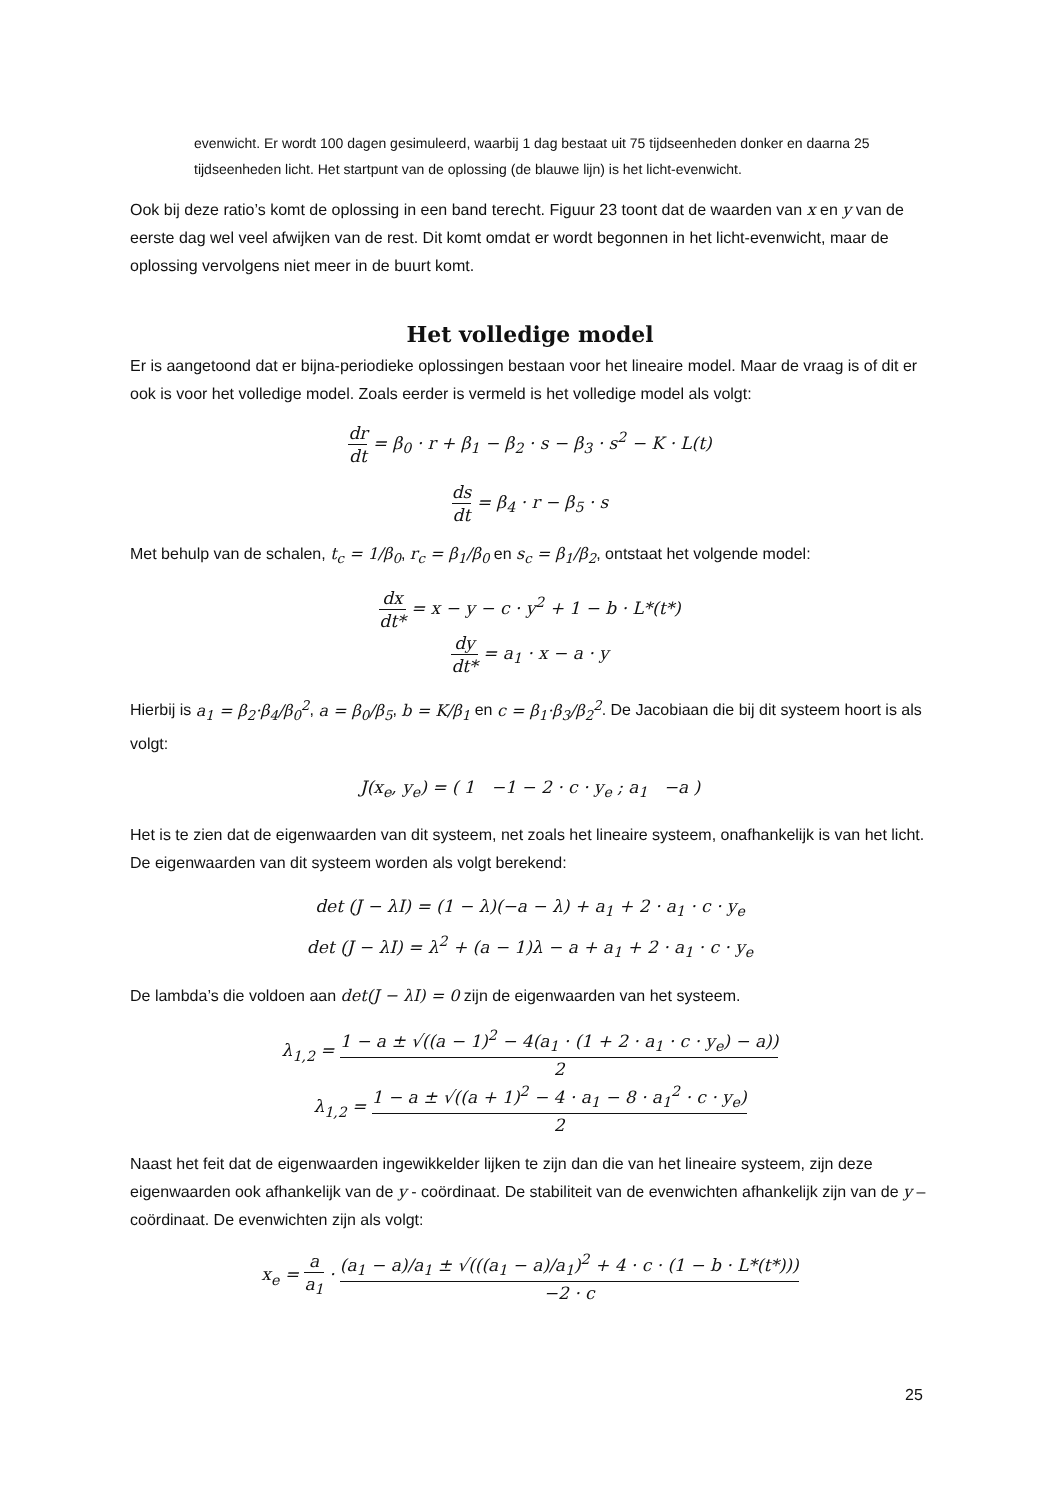evenwicht. Er wordt 100 dagen gesimuleerd, waarbij 1 dag bestaat uit 75 tijdseenheden donker en daarna 25 tijdseenheden licht. Het startpunt van de oplossing (de blauwe lijn) is het licht-evenwicht.
Ook bij deze ratio’s komt de oplossing in een band terecht. Figuur 23 toont dat de waarden van x en y van de eerste dag wel veel afwijken van de rest. Dit komt omdat er wordt begonnen in het licht-evenwicht, maar de oplossing vervolgens niet meer in de buurt komt.
Het volledige model
Er is aangetoond dat er bijna-periodieke oplossingen bestaan voor het lineaire model. Maar de vraag is of dit er ook is voor het volledige model. Zoals eerder is vermeld is het volledige model als volgt:
dr dt = β<sub>0</sub> · r + β<sub>1</sub> − β<sub>2</sub> · s − β<sub>3</sub> · s<sup>2</sup> − K · L(t)
ds dt = β<sub>4</sub> · r − β<sub>5</sub> · s
Met behulp van de schalen, t<sub>c</sub> = 1/β<sub>0</sub>, r<sub>c</sub> = β<sub>1</sub>/β<sub>0</sub> en s<sub>c</sub> = β<sub>1</sub>/β<sub>2</sub>, ontstaat het volgende model:
dx dt* = x − y − c · y<sup>2</sup> + 1 − b · L*(t*)
dy dt* = a<sub>1</sub> · x − a · y
Hierbij is a<sub>1</sub> = β<sub>2</sub>·β<sub>4</sub>/β<sub>0</sub><sup>2</sup>, a = β<sub>0</sub>/β<sub>5</sub>, b = K/β<sub>1</sub> en c = β<sub>1</sub>·β<sub>3</sub>/β<sub>2</sub><sup>2</sup>. De Jacobiaan die bij dit systeem hoort is als volgt:
J(x<sub>e</sub>, y<sub>e</sub>) = ( 1 −1 − 2 · c · y<sub>e</sub> ; a<sub>1</sub> −a )
Het is te zien dat de eigenwaarden van dit systeem, net zoals het lineaire systeem, onafhankelijk is van het licht. De eigenwaarden van dit systeem worden als volgt berekend:
det (J − λI) = (1 − λ)(−a − λ) + a<sub>1</sub> + 2 · a<sub>1</sub> · c · y<sub>e</sub>
det (J − λI) = λ<sup>2</sup> + (a − 1)λ − a + a<sub>1</sub> + 2 · a<sub>1</sub> · c · y<sub>e</sub>
De lambda’s die voldoen aan det(J − λI) = 0 zijn de eigenwaarden van het systeem.
λ<sub>1,2</sub> = 1 − a ± √((a − 1)<sup>2</sup> − 4(a<sub>1</sub> · (1 + 2 · a<sub>1</sub> · c · y<sub>e</sub>) − a)) 2
λ<sub>1,2</sub> = 1 − a ± √((a + 1)<sup>2</sup> − 4 · a<sub>1</sub> − 8 · a<sub>1</sub><sup>2</sup> · c · y<sub>e</sub>) 2
Naast het feit dat de eigenwaarden ingewikkelder lijken te zijn dan die van het lineaire systeem, zijn deze eigenwaarden ook afhankelijk van de y - coördinaat. De stabiliteit van de evenwichten afhankelijk zijn van de y – coördinaat. De evenwichten zijn als volgt:
x<sub>e</sub> = a a<sub>1</sub> · (a<sub>1</sub> − a)/a<sub>1</sub> ± √(((a<sub>1</sub> − a)/a<sub>1</sub>)<sup>2</sup> + 4 · c · (1 − b · L*(t*))) −2 · c
25